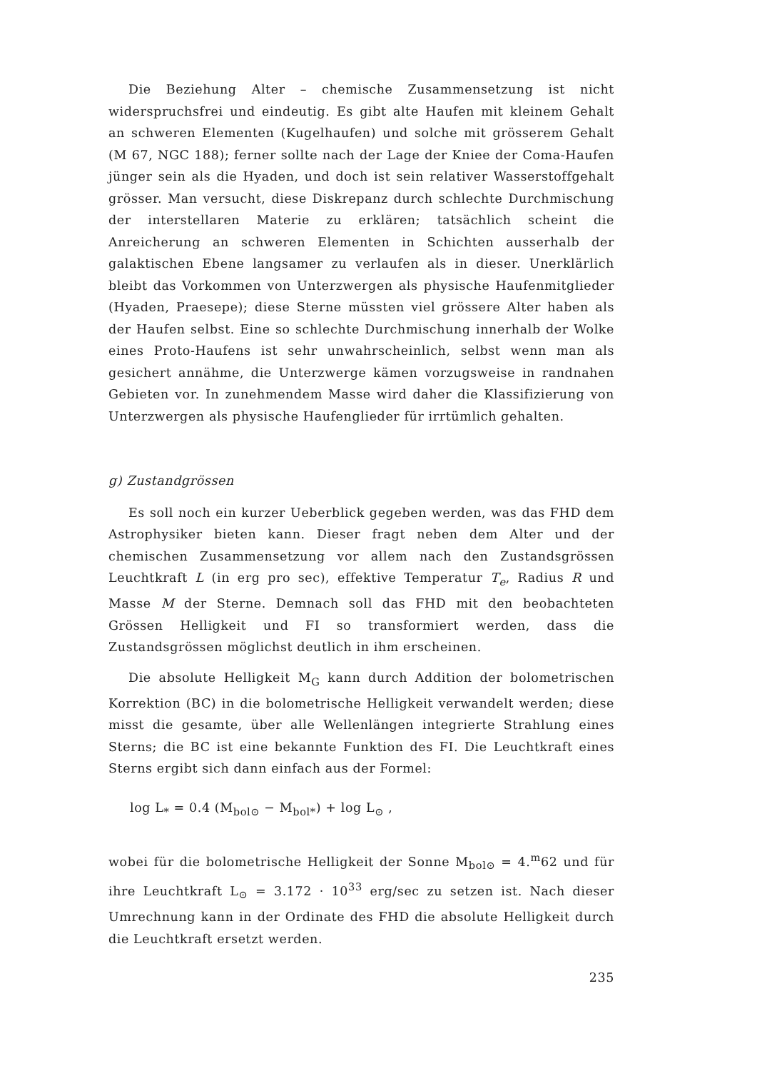Die Beziehung Alter – chemische Zusammensetzung ist nicht widerspruchsfrei und eindeutig. Es gibt alte Haufen mit kleinem Gehalt an schweren Elementen (Kugelhaufen) und solche mit grösserem Gehalt (M 67, NGC 188); ferner sollte nach der Lage der Kniee der Coma-Haufen jünger sein als die Hyaden, und doch ist sein relativer Wasserstoffgehalt grösser. Man versucht, diese Diskrepanz durch schlechte Durchmischung der interstellaren Materie zu erklären; tatsächlich scheint die Anreicherung an schweren Elementen in Schichten ausserhalb der galaktischen Ebene langsamer zu verlaufen als in dieser. Unerklärlich bleibt das Vorkommen von Unterzwergen als physische Haufenmitglieder (Hyaden, Praesepe); diese Sterne müssten viel grössere Alter haben als der Haufen selbst. Eine so schlechte Durchmischung innerhalb der Wolke eines Proto-Haufens ist sehr unwahrscheinlich, selbst wenn man als gesichert annähme, die Unterzwerge kämen vorzugsweise in randnahen Gebieten vor. In zunehmendem Masse wird daher die Klassifizierung von Unterzwergen als physische Haufenglieder für irrtümlich gehalten.
g) Zustandgrössen
Es soll noch ein kurzer Ueberblick gegeben werden, was das FHD dem Astrophysiker bieten kann. Dieser fragt neben dem Alter und der chemischen Zusammensetzung vor allem nach den Zustandsgrössen Leuchtkraft L (in erg pro sec), effektive Temperatur T<sub>e</sub>, Radius R und Masse M der Sterne. Demnach soll das FHD mit den beobachteten Grössen Helligkeit und FI so transformiert werden, dass die Zustandsgrössen möglichst deutlich in ihm erscheinen.
Die absolute Helligkeit M<sub>G</sub> kann durch Addition der bolometrischen Korrektion (BC) in die bolometrische Helligkeit verwandelt werden; diese misst die gesamte, über alle Wellenlängen integrierte Strahlung eines Sterns; die BC ist eine bekannte Funktion des FI. Die Leuchtkraft eines Sterns ergibt sich dann einfach aus der Formel:
log L<sub>*</sub> = 0.4 (M<sub>bol⊙</sub> − M<sub>bol*</sub>) + log L<sub>⊙</sub> ,
wobei für die bolometrische Helligkeit der Sonne M<sub>bol⊙</sub> = 4.<sup>m</sup>62 und für ihre Leuchtkraft L<sub>⊙</sub> = 3.172 · 10<sup>33</sup> erg/sec zu setzen ist. Nach dieser Umrechnung kann in der Ordinate des FHD die absolute Helligkeit durch die Leuchtkraft ersetzt werden.
235